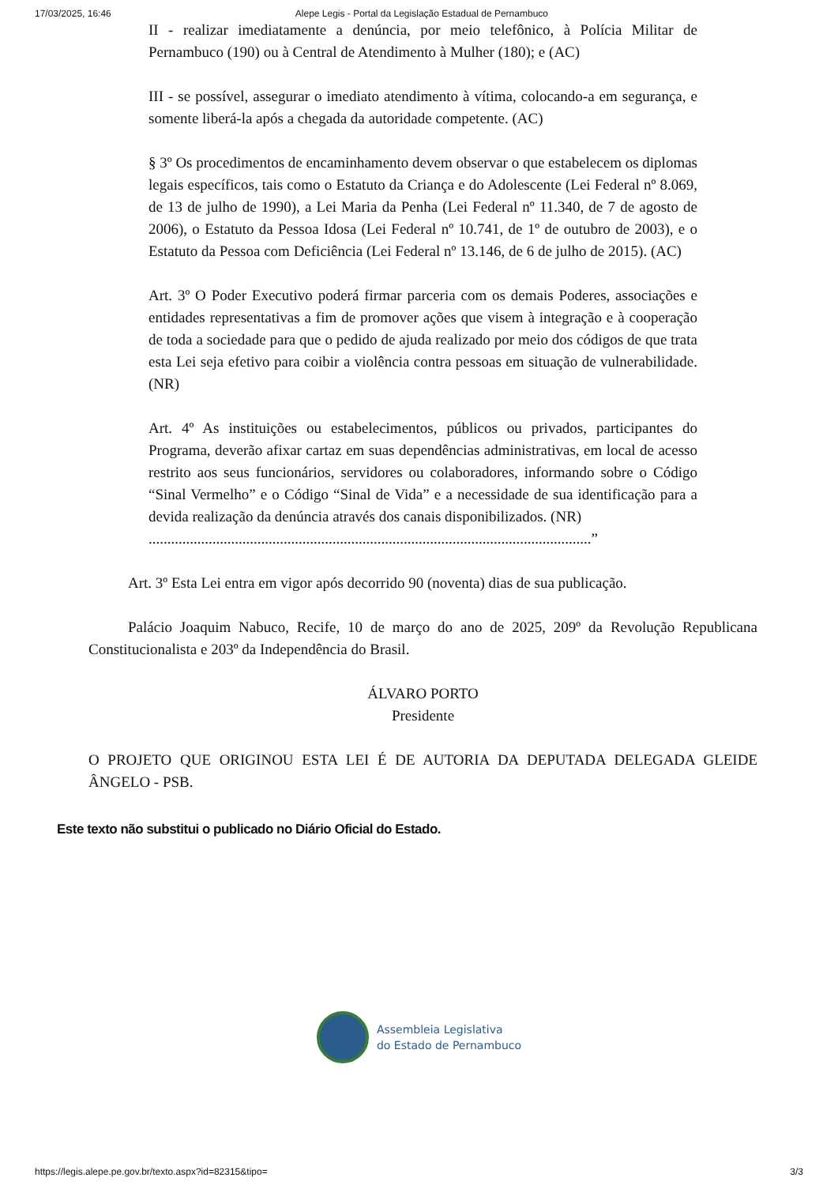17/03/2025, 16:46 Alepe Legis - Portal da Legislação Estadual de Pernambuco
II - realizar imediatamente a denúncia, por meio telefônico, à Polícia Militar de Pernambuco (190) ou à Central de Atendimento à Mulher (180); e (AC)
III - se possível, assegurar o imediato atendimento à vítima, colocando-a em segurança, e somente liberá-la após a chegada da autoridade competente. (AC)
§ 3º Os procedimentos de encaminhamento devem observar o que estabelecem os diplomas legais específicos, tais como o Estatuto da Criança e do Adolescente (Lei Federal nº 8.069, de 13 de julho de 1990), a Lei Maria da Penha (Lei Federal nº 11.340, de 7 de agosto de 2006), o Estatuto da Pessoa Idosa (Lei Federal nº 10.741, de 1º de outubro de 2003), e o Estatuto da Pessoa com Deficiência (Lei Federal nº 13.146, de 6 de julho de 2015). (AC)
Art. 3º O Poder Executivo poderá firmar parceria com os demais Poderes, associações e entidades representativas a fim de promover ações que visem à integração e à cooperação de toda a sociedade para que o pedido de ajuda realizado por meio dos códigos de que trata esta Lei seja efetivo para coibir a violência contra pessoas em situação de vulnerabilidade. (NR)
Art. 4º As instituições ou estabelecimentos, públicos ou privados, participantes do Programa, deverão afixar cartaz em suas dependências administrativas, em local de acesso restrito aos seus funcionários, servidores ou colaboradores, informando sobre o Código “Sinal Vermelho” e o Código “Sinal de Vida” e a necessidade de sua identificação para a devida realização da denúncia através dos canais disponibilizados. (NR)
......................................................................................................................”
Art. 3º Esta Lei entra em vigor após decorrido 90 (noventa) dias de sua publicação.
Palácio Joaquim Nabuco, Recife, 10 de março do ano de 2025, 209º da Revolução Republicana Constitucionalista e 203º da Independência do Brasil.
ÁLVARO PORTO
Presidente
O PROJETO QUE ORIGINOU ESTA LEI É DE AUTORIA DA DEPUTADA DELEGADA GLEIDE ÂNGELO - PSB.
Este texto não substitui o publicado no Diário Oficial do Estado.
Assembleia Legislativa
do Estado de Pernambuco
https://legis.alepe.pe.gov.br/texto.aspx?id=82315&tipo= 3/3